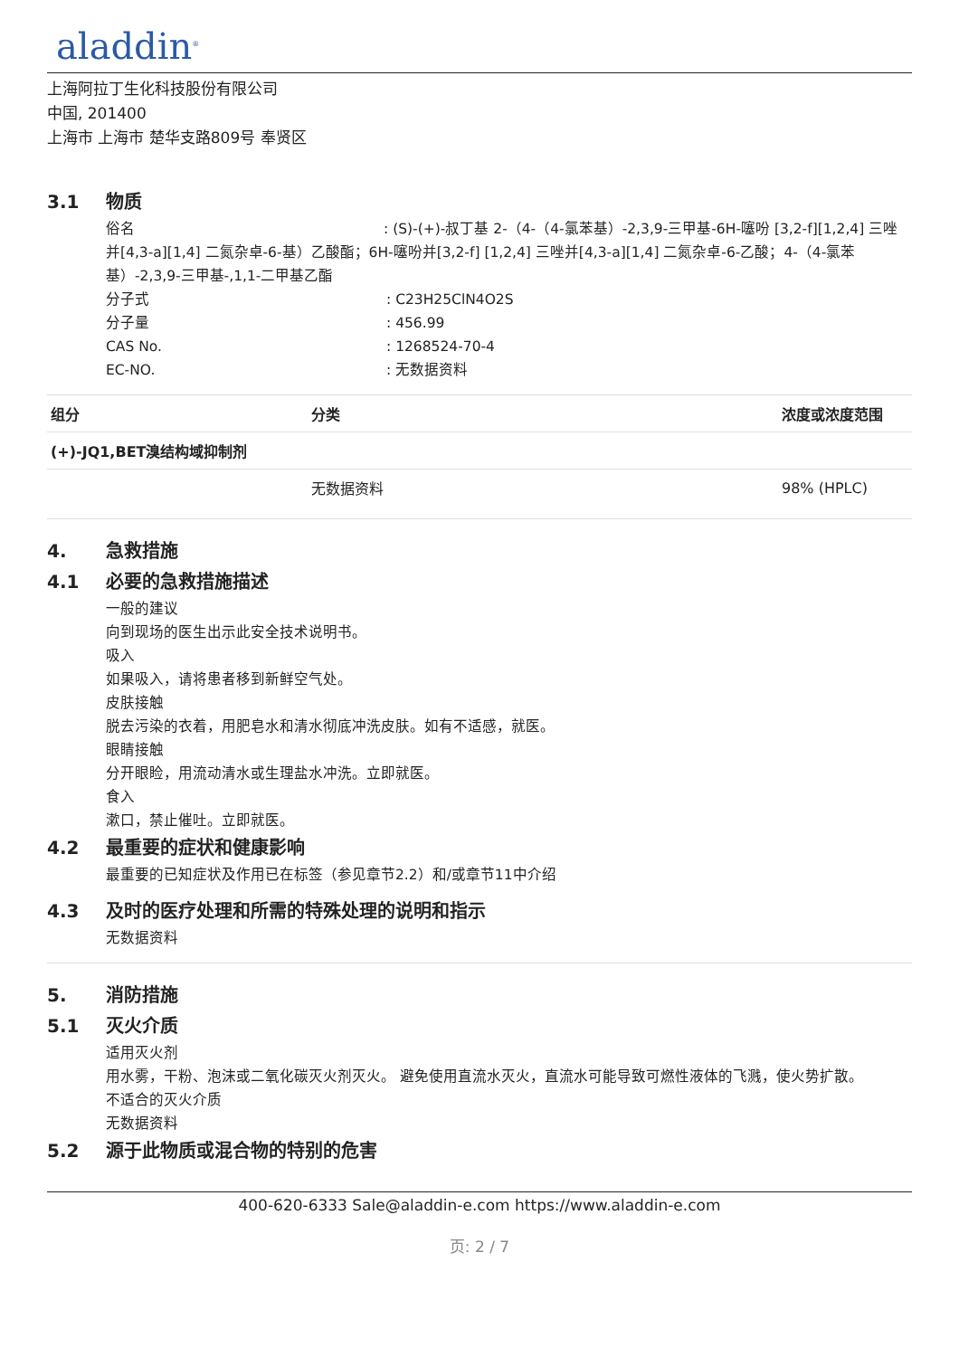aladdin<sup>®</sup>
上海阿拉丁生化科技股份有限公司
中国, 201400
上海市 上海市 楚华支路809号 奉贤区
3.1 物质
俗名 : (S)-(+)-叔丁基 2-（4-（4-氯苯基）-2,3,9-三甲基-6H-噻吩 [3,2-f][1,2,4] 三唑并[4,3-a][1,4] 二氮杂卓-6-基）乙酸酯；6H-噻吩并[3,2-f] [1,2,4] 三唑并[4,3-a][1,4] 二氮杂卓-6-乙酸；4-（4-氯苯基）-2,3,9-三甲基-,1,1-二甲基乙酯
分子式: C23H25ClN4O2S
分子量: 456.99
CAS No.: 1268524-70-4
EC-NO.: 无数据资料
| 组分 | 分类 | 浓度或浓度范围 |
| --- | --- | --- |
| (+)-JQ1,BET溴结构域抑制剂 | | |
| | 无数据资料 | 98% (HPLC) |
4. 急救措施
4.1 必要的急救措施描述
一般的建议
向到现场的医生出示此安全技术说明书。
吸入
如果吸入，请将患者移到新鲜空气处。
皮肤接触
脱去污染的衣着，用肥皂水和清水彻底冲洗皮肤。如有不适感，就医。
眼睛接触
分开眼睑，用流动清水或生理盐水冲洗。立即就医。
食入
漱口，禁止催吐。立即就医。
4.2 最重要的症状和健康影响
最重要的已知症状及作用已在标签（参见章节2.2）和/或章节11中介绍
4.3 及时的医疗处理和所需的特殊处理的说明和指示
无数据资料
5. 消防措施
5.1 灭火介质
适用灭火剂
用水雾，干粉、泡沫或二氧化碳灭火剂灭火。 避免使用直流水灭火，直流水可能导致可燃性液体的飞溅，使火势扩散。
不适合的灭火介质
无数据资料
5.2 源于此物质或混合物的特别的危害
400-620-6333 Sale@aladdin-e.com https://www.aladdin-e.com
页: 2 / 7